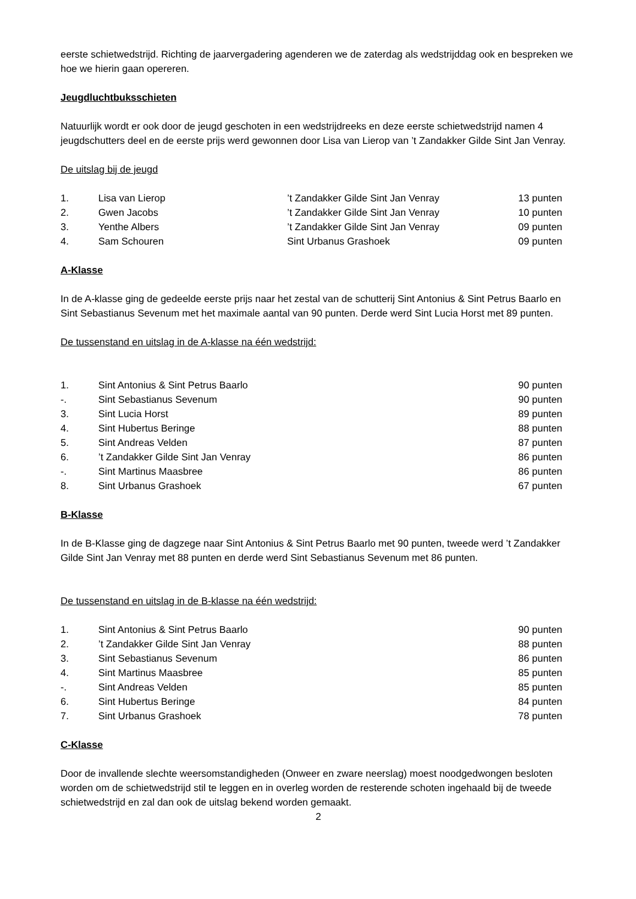eerste schietwedstrijd. Richting de jaarvergadering agenderen we de zaterdag als wedstrijddag ook en bespreken we hoe we hierin gaan opereren.
Jeugdluchtbuksschieten
Natuurlijk wordt er ook door de jeugd geschoten in een wedstrijdreeks en deze eerste schietwedstrijd namen 4 jeugdschutters deel en de eerste prijs werd gewonnen door Lisa van Lierop van ’t Zandakker Gilde Sint Jan Venray.
De uitslag bij de jeugd
| 1. | Lisa van Lierop | ’t Zandakker Gilde Sint Jan Venray | 13 punten |
| 2. | Gwen Jacobs | ’t Zandakker Gilde Sint Jan Venray | 10 punten |
| 3. | Yenthe Albers | ’t Zandakker Gilde Sint Jan Venray | 09 punten |
| 4. | Sam Schouren | Sint Urbanus Grashoek | 09 punten |
A-Klasse
In de A-klasse ging de gedeelde eerste prijs naar het zestal van de schutterij Sint Antonius & Sint Petrus Baarlo en Sint Sebastianus Sevenum met het maximale aantal van 90 punten. Derde werd Sint Lucia Horst met 89 punten.
De tussenstand en uitslag in de A-klasse na één wedstrijd:
| 1. | Sint Antonius & Sint Petrus Baarlo | 90 punten |
| -. | Sint Sebastianus Sevenum | 90 punten |
| 3. | Sint Lucia Horst | 89 punten |
| 4. | Sint Hubertus Beringe | 88 punten |
| 5. | Sint Andreas Velden | 87 punten |
| 6. | ’t Zandakker Gilde Sint Jan Venray | 86 punten |
| -. | Sint Martinus Maasbree | 86 punten |
| 8. | Sint Urbanus Grashoek | 67 punten |
B-Klasse
In de B-Klasse ging de dagzege naar Sint Antonius & Sint Petrus Baarlo met 90 punten, tweede werd ’t Zandakker Gilde Sint Jan Venray met 88 punten en derde werd Sint Sebastianus Sevenum met 86 punten.
De tussenstand en uitslag in de B-klasse na één wedstrijd:
| 1. | Sint Antonius & Sint Petrus Baarlo | 90 punten |
| 2. | ’t Zandakker Gilde Sint Jan Venray | 88 punten |
| 3. | Sint Sebastianus Sevenum | 86 punten |
| 4. | Sint Martinus Maasbree | 85 punten |
| -. | Sint Andreas Velden | 85 punten |
| 6. | Sint Hubertus Beringe | 84 punten |
| 7. | Sint Urbanus Grashoek | 78 punten |
C-Klasse
Door de invallende slechte weersomstandigheden (Onweer en zware neerslag) moest noodgedwongen besloten worden om de schietwedstrijd stil te leggen en in overleg worden de resterende schoten ingehaald bij de tweede schietwedstrijd en zal dan ook de uitslag bekend worden gemaakt.
2